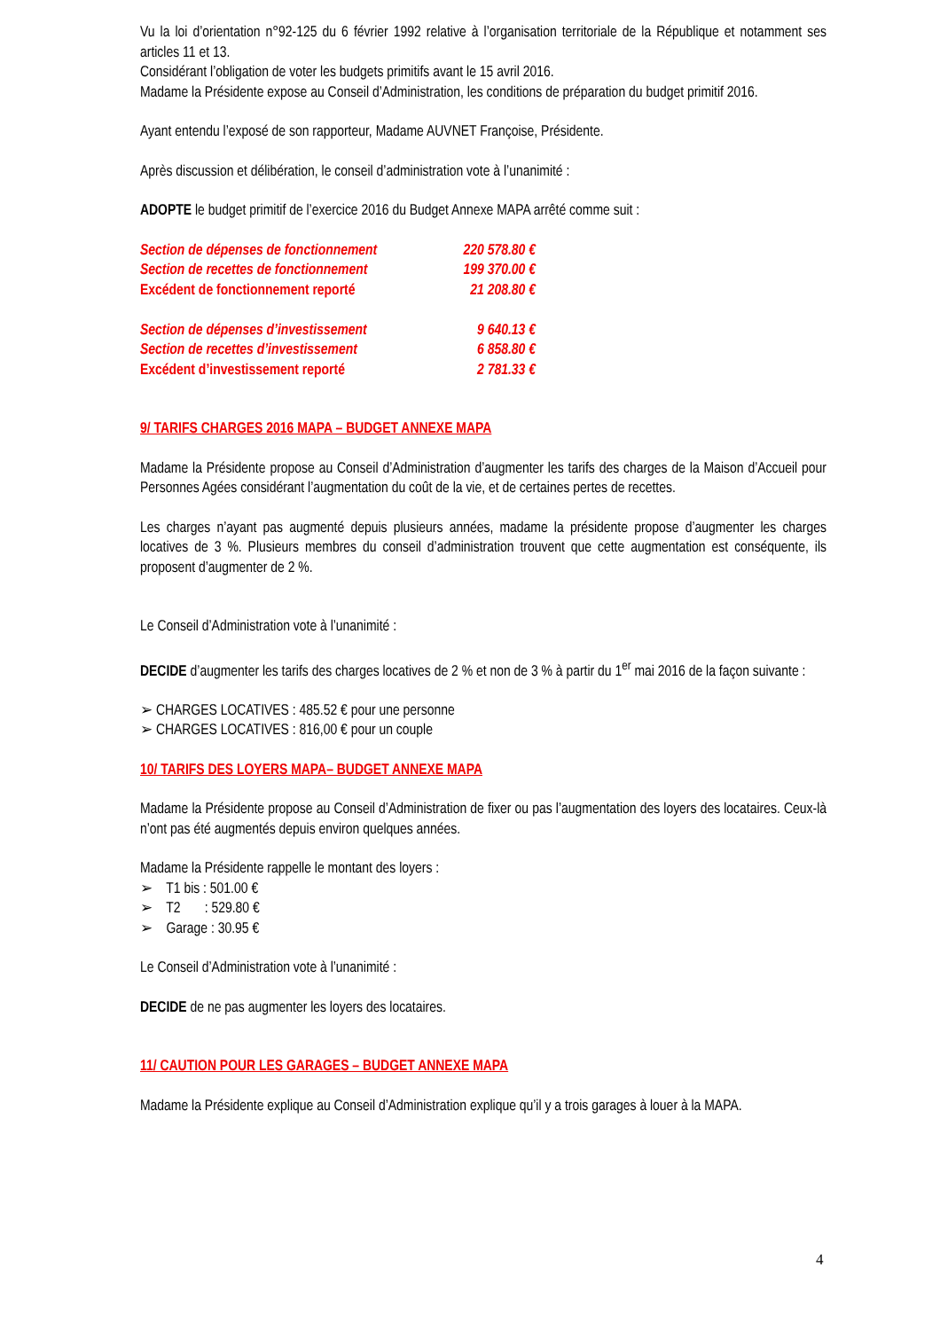Vu la loi d’orientation n°92-125 du 6 février 1992 relative à l’organisation territoriale de la République et notamment ses articles 11 et 13.
Considérant l’obligation de voter les budgets primitifs avant le 15 avril 2016.
Madame la Présidente expose au Conseil d’Administration, les conditions de préparation du budget primitif 2016.
Ayant entendu l’exposé de son rapporteur, Madame AUVNET Françoise, Présidente.
Après discussion et délibération, le conseil d’administration vote à l’unanimité :
ADOPTE le budget primitif de l’exercice 2016 du Budget Annexe MAPA arrêté comme suit :
| Section de dépenses de fonctionnement | 220 578.80 € |
| Section de recettes de fonctionnement | 199 370.00 € |
| Excédent de fonctionnement reporté | 21 208.80 € |
| Section de dépenses d’investissement | 9 640.13 € |
| Section de recettes d’investissement | 6 858.80 € |
| Excédent d’investissement reporté | 2 781.33 € |
9/ TARIFS CHARGES 2016 MAPA – BUDGET ANNEXE MAPA
Madame la Présidente propose au Conseil d’Administration d’augmenter les tarifs des charges de la Maison d’Accueil pour Personnes Agées considérant l’augmentation du coût de la vie, et de certaines pertes de recettes.
Les charges n’ayant pas augmenté depuis plusieurs années, madame la présidente propose d’augmenter les charges locatives de 3 %. Plusieurs membres du conseil d’administration trouvent que cette augmentation est conséquente, ils proposent d’augmenter de 2 %.
Le Conseil d’Administration vote à l’unanimité :
DECIDE d’augmenter les tarifs des charges locatives de 2 % et non de 3 % à partir du 1<sup>er</sup> mai 2016 de la façon suivante :
➢ CHARGES LOCATIVES : 485.52 € pour une personne
➢ CHARGES LOCATIVES : 816,00 € pour un couple
10/ TARIFS DES LOYERS MAPA– BUDGET ANNEXE MAPA
Madame la Présidente propose au Conseil d’Administration de fixer ou pas l’augmentation des loyers des locataires. Ceux-là n’ont pas été augmentés depuis environ quelques années.
Madame la Présidente rappelle le montant des loyers :
➢ T1 bis : 501.00 €
➢ T2 : 529.80 €
➢ Garage : 30.95 €
Le Conseil d’Administration vote à l’unanimité :
DECIDE de ne pas augmenter les loyers des locataires.
11/ CAUTION POUR LES GARAGES – BUDGET ANNEXE MAPA
Madame la Présidente explique au Conseil d’Administration explique qu’il y a trois garages à louer à la MAPA.
4